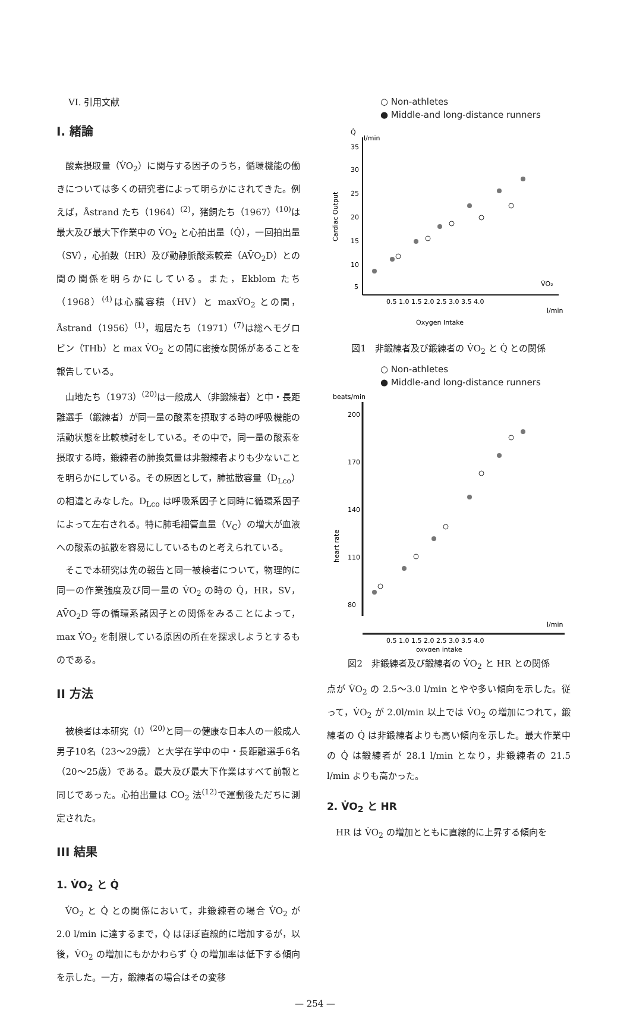VI. 引用文献
I. 緒論
酸素摂取量（V̇O<sub>2</sub>）に関与する因子のうち，循環機能の働きについては多くの研究者によって明らかにされてきた。例えば，Åstrand たち（1964）<sup>(2)</sup>，猪飼たち（1967）<sup>(10)</sup>は最大及び最大下作業中の V̇O<sub>2</sub> と心拍出量（Q̇），一回拍出量（SV），心拍数（HR）及び動静脈酸素較差（AV̄O<sub>2</sub>D）との間の関係を明らかにしている。また，Ekblom たち（1968）<sup>(4)</sup>は心臓容積（HV）と maxV̇O<sub>2</sub> との間，Åstrand（1956）<sup>(1)</sup>，堀居たち（1971）<sup>(7)</sup>は総ヘモグロビン（THb）と max V̇O<sub>2</sub> との間に密接な関係があることを報告している。
山地たち（1973）<sup>(20)</sup>は一般成人（非鍛練者）と中・長距離選手（鍛練者）が同一量の酸素を摂取する時の呼吸機能の活動状態を比較検討をしている。その中で，同一量の酸素を摂取する時，鍛練者の肺換気量は非鍛練者よりも少ないことを明らかにしている。その原因として，肺拡散容量（D<sub>Lco</sub>）の相違とみなした。D<sub>Lco</sub> は呼吸系因子と同時に循環系因子によって左右される。特に肺毛細管血量（V<sub>C</sub>）の増大が血液への酸素の拡散を容易にしているものと考えられている。
そこで本研究は先の報告と同一被検者について，物理的に同一の作業強度及び同一量の V̇O<sub>2</sub> の時の Q̇，HR，SV，AV̄O<sub>2</sub>D 等の循環系諸因子との関係をみることによって，max V̇O<sub>2</sub> を制限している原因の所在を探求しようとするものである。
II 方法
被検者は本研究（I）<sup>(20)</sup>と同一の健康な日本人の一般成人男子10名（23〜29歳）と大学在学中の中・長距離選手6名（20〜25歳）である。最大及び最大下作業はすべて前報と同じであった。心拍出量は CO<sub>2</sub> 法<sup>(12)</sup>で運動後ただちに測定された。
III 結果
1. V̇O<sub>2</sub> と Q̇
V̇O<sub>2</sub> と Q̇ との関係において，非鍛練者の場合 V̇O<sub>2</sub> が 2.0 l/min に達するまで，Q̇ はほぼ直線的に増加するが，以後，V̇O<sub>2</sub> の増加にもかかわらず Q̇ の増加率は低下する傾向を示した。一方，鍛練者の場合はその変移
○ Non-athletes
● Middle-and long-distance runners
Q̇
l/min
35
30
25
20
15
10
5
Cardiac Output
0.5 1.0 1.5 2.0 2.5 3.0 3.5 4.0
V̇O₂
l/min
Oxygen Intake
図1　非鍛練者及び鍛練者の V̇O<sub>2</sub> と Q̇ との関係
○ Non-athletes
● Middle-and long-distance runners
beats/min
200
170
140
110
80
heart rate
l/min
0.5 1.0 1.5 2.0 2.5 3.0 3.5 4.0
oxygen intake
図2　非鍛練者及び鍛練者の V̇O<sub>2</sub> と HR との関係
点が V̇O<sub>2</sub> の 2.5〜3.0 l/min とやや多い傾向を示した。従って，V̇O<sub>2</sub> が 2.0l/min 以上では V̇O<sub>2</sub> の増加につれて，鍛練者の Q̇ は非鍛練者よりも高い傾向を示した。最大作業中の Q̇ は鍛練者が 28.1 l/min となり，非鍛練者の 21.5 l/min よりも高かった。
2. V̇O<sub>2</sub> と HR
HR は V̇O<sub>2</sub> の増加とともに直線的に上昇する傾向を
— 254 —